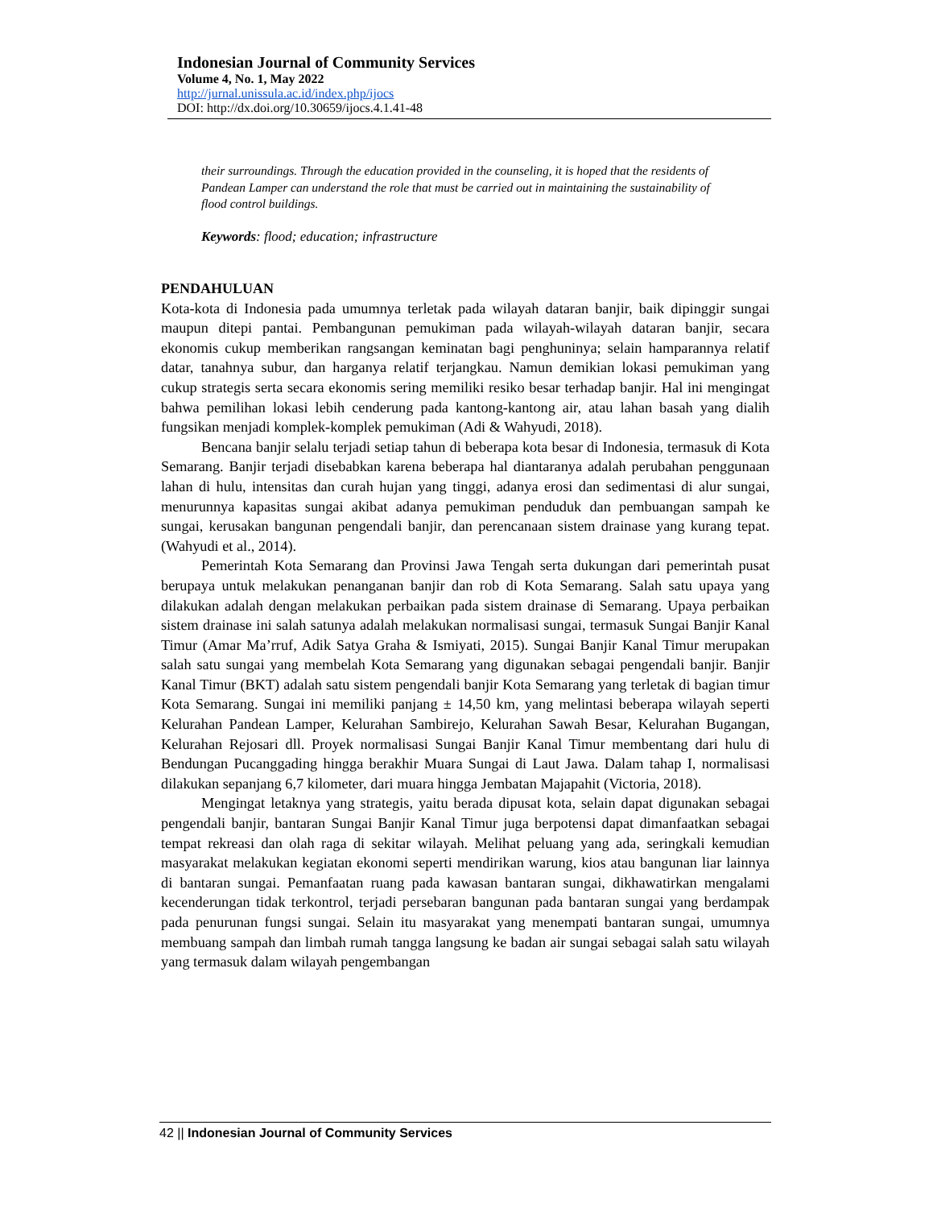Indonesian Journal of Community Services
Volume 4, No. 1, May 2022
http://jurnal.unissula.ac.id/index.php/ijocs
DOI: http://dx.doi.org/10.30659/ijocs.4.1.41-48
their surroundings. Through the education provided in the counseling, it is hoped that the residents of Pandean Lamper can understand the role that must be carried out in maintaining the sustainability of flood control buildings.
Keywords: flood; education; infrastructure
PENDAHULUAN
Kota-kota di Indonesia pada umumnya terletak pada wilayah dataran banjir, baik dipinggir sungai maupun ditepi pantai. Pembangunan pemukiman pada wilayah-wilayah dataran banjir, secara ekonomis cukup memberikan rangsangan keminatan bagi penghuninya; selain hamparannya relatif datar, tanahnya subur, dan harganya relatif terjangkau. Namun demikian lokasi pemukiman yang cukup strategis serta secara ekonomis sering memiliki resiko besar terhadap banjir. Hal ini mengingat bahwa pemilihan lokasi lebih cenderung pada kantong-kantong air, atau lahan basah yang dialih fungsikan menjadi komplek-komplek pemukiman (Adi & Wahyudi, 2018).
Bencana banjir selalu terjadi setiap tahun di beberapa kota besar di Indonesia, termasuk di Kota Semarang. Banjir terjadi disebabkan karena beberapa hal diantaranya adalah perubahan penggunaan lahan di hulu, intensitas dan curah hujan yang tinggi, adanya erosi dan sedimentasi di alur sungai, menurunnya kapasitas sungai akibat adanya pemukiman penduduk dan pembuangan sampah ke sungai, kerusakan bangunan pengendali banjir, dan perencanaan sistem drainase yang kurang tepat. (Wahyudi et al., 2014).
Pemerintah Kota Semarang dan Provinsi Jawa Tengah serta dukungan dari pemerintah pusat berupaya untuk melakukan penanganan banjir dan rob di Kota Semarang. Salah satu upaya yang dilakukan adalah dengan melakukan perbaikan pada sistem drainase di Semarang. Upaya perbaikan sistem drainase ini salah satunya adalah melakukan normalisasi sungai, termasuk Sungai Banjir Kanal Timur (Amar Ma’rruf, Adik Satya Graha & Ismiyati, 2015). Sungai Banjir Kanal Timur merupakan salah satu sungai yang membelah Kota Semarang yang digunakan sebagai pengendali banjir. Banjir Kanal Timur (BKT) adalah satu sistem pengendali banjir Kota Semarang yang terletak di bagian timur Kota Semarang. Sungai ini memiliki panjang ± 14,50 km, yang melintasi beberapa wilayah seperti Kelurahan Pandean Lamper, Kelurahan Sambirejo, Kelurahan Sawah Besar, Kelurahan Bugangan, Kelurahan Rejosari dll. Proyek normalisasi Sungai Banjir Kanal Timur membentang dari hulu di Bendungan Pucanggading hingga berakhir Muara Sungai di Laut Jawa. Dalam tahap I, normalisasi dilakukan sepanjang 6,7 kilometer, dari muara hingga Jembatan Majapahit (Victoria, 2018).
Mengingat letaknya yang strategis, yaitu berada dipusat kota, selain dapat digunakan sebagai pengendali banjir, bantaran Sungai Banjir Kanal Timur juga berpotensi dapat dimanfaatkan sebagai tempat rekreasi dan olah raga di sekitar wilayah. Melihat peluang yang ada, seringkali kemudian masyarakat melakukan kegiatan ekonomi seperti mendirikan warung, kios atau bangunan liar lainnya di bantaran sungai. Pemanfaatan ruang pada kawasan bantaran sungai, dikhawatirkan mengalami kecenderungan tidak terkontrol, terjadi persebaran bangunan pada bantaran sungai yang berdampak pada penurunan fungsi sungai. Selain itu masyarakat yang menempati bantaran sungai, umumnya membuang sampah dan limbah rumah tangga langsung ke badan air sungai sebagai salah satu wilayah yang termasuk dalam wilayah pengembangan
42 || Indonesian Journal of Community Services